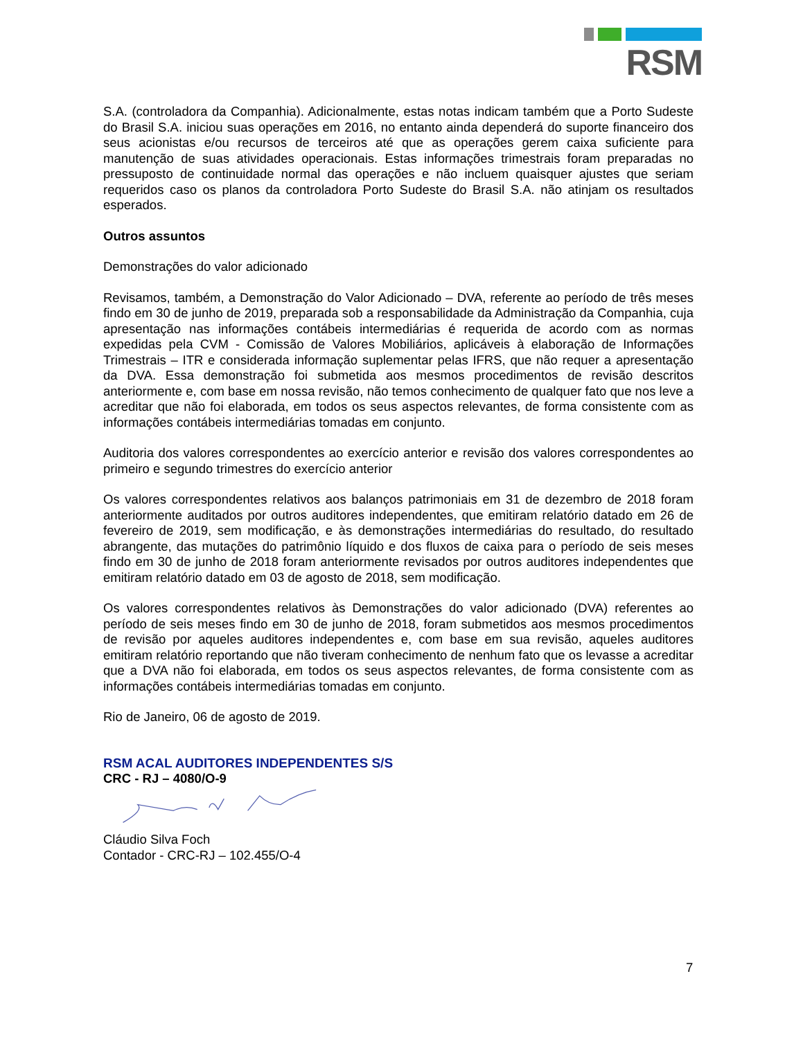RSM
S.A. (controladora da Companhia). Adicionalmente, estas notas indicam também que a Porto Sudeste do Brasil S.A. iniciou suas operações em 2016, no entanto ainda dependerá do suporte financeiro dos seus acionistas e/ou recursos de terceiros até que as operações gerem caixa suficiente para manutenção de suas atividades operacionais. Estas informações trimestrais foram preparadas no pressuposto de continuidade normal das operações e não incluem quaisquer ajustes que seriam requeridos caso os planos da controladora Porto Sudeste do Brasil S.A. não atinjam os resultados esperados.
Outros assuntos
Demonstrações do valor adicionado
Revisamos, também, a Demonstração do Valor Adicionado – DVA, referente ao período de três meses findo em 30 de junho de 2019, preparada sob a responsabilidade da Administração da Companhia, cuja apresentação nas informações contábeis intermediárias é requerida de acordo com as normas expedidas pela CVM - Comissão de Valores Mobiliários, aplicáveis à elaboração de Informações Trimestrais – ITR e considerada informação suplementar pelas IFRS, que não requer a apresentação da DVA. Essa demonstração foi submetida aos mesmos procedimentos de revisão descritos anteriormente e, com base em nossa revisão, não temos conhecimento de qualquer fato que nos leve a acreditar que não foi elaborada, em todos os seus aspectos relevantes, de forma consistente com as informações contábeis intermediárias tomadas em conjunto.
Auditoria dos valores correspondentes ao exercício anterior e revisão dos valores correspondentes ao primeiro e segundo trimestres do exercício anterior
Os valores correspondentes relativos aos balanços patrimoniais em 31 de dezembro de 2018 foram anteriormente auditados por outros auditores independentes, que emitiram relatório datado em 26 de fevereiro de 2019, sem modificação, e às demonstrações intermediárias do resultado, do resultado abrangente, das mutações do patrimônio líquido e dos fluxos de caixa para o período de seis meses findo em 30 de junho de 2018 foram anteriormente revisados por outros auditores independentes que emitiram relatório datado em 03 de agosto de 2018, sem modificação.
Os valores correspondentes relativos às Demonstrações do valor adicionado (DVA) referentes ao período de seis meses findo em 30 de junho de 2018, foram submetidos aos mesmos procedimentos de revisão por aqueles auditores independentes e, com base em sua revisão, aqueles auditores emitiram relatório reportando que não tiveram conhecimento de nenhum fato que os levasse a acreditar que a DVA não foi elaborada, em todos os seus aspectos relevantes, de forma consistente com as informações contábeis intermediárias tomadas em conjunto.
Rio de Janeiro, 06 de agosto de 2019.
RSM ACAL AUDITORES INDEPENDENTES S/S
CRC - RJ – 4080/O-9
Cláudio Silva Foch
Contador - CRC-RJ – 102.455/O-4
7